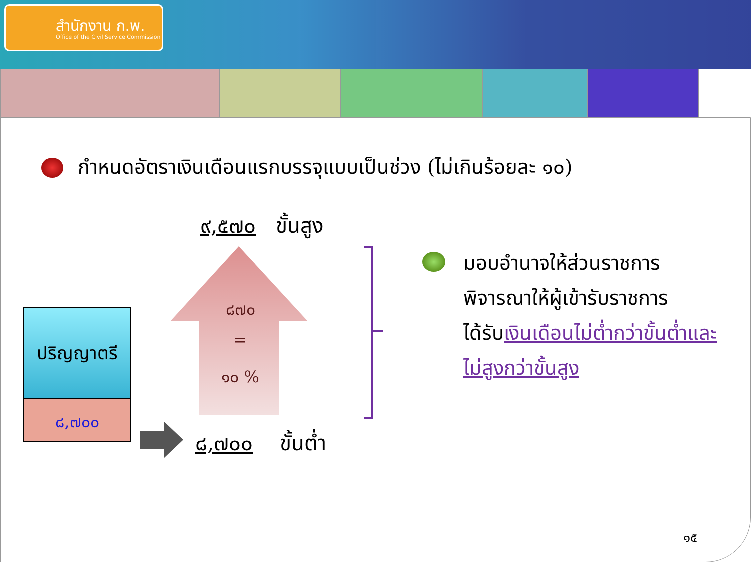สำนักงาน ก.พ.
Office of the Civil Service Commission
กำหนดอัตราเงินเดือนแรกบรรจุแบบเป็นช่วง (ไม่เกินร้อยละ ๑๐)
๙,๕๗๐ ขั้นสูง
๘๗๐
=
๑๐ %
ปริญญาตรี
๘,๗๐๐
๘,๗๐๐ ขั้นต่ำ
มอบอำนาจให้ส่วนราชการ
พิจารณาให้ผู้เข้ารับราชการ
ได้รับเงินเดือนไม่ต่ำกว่าขั้นต่ำและ
ไม่สูงกว่าขั้นสูง
๑๕